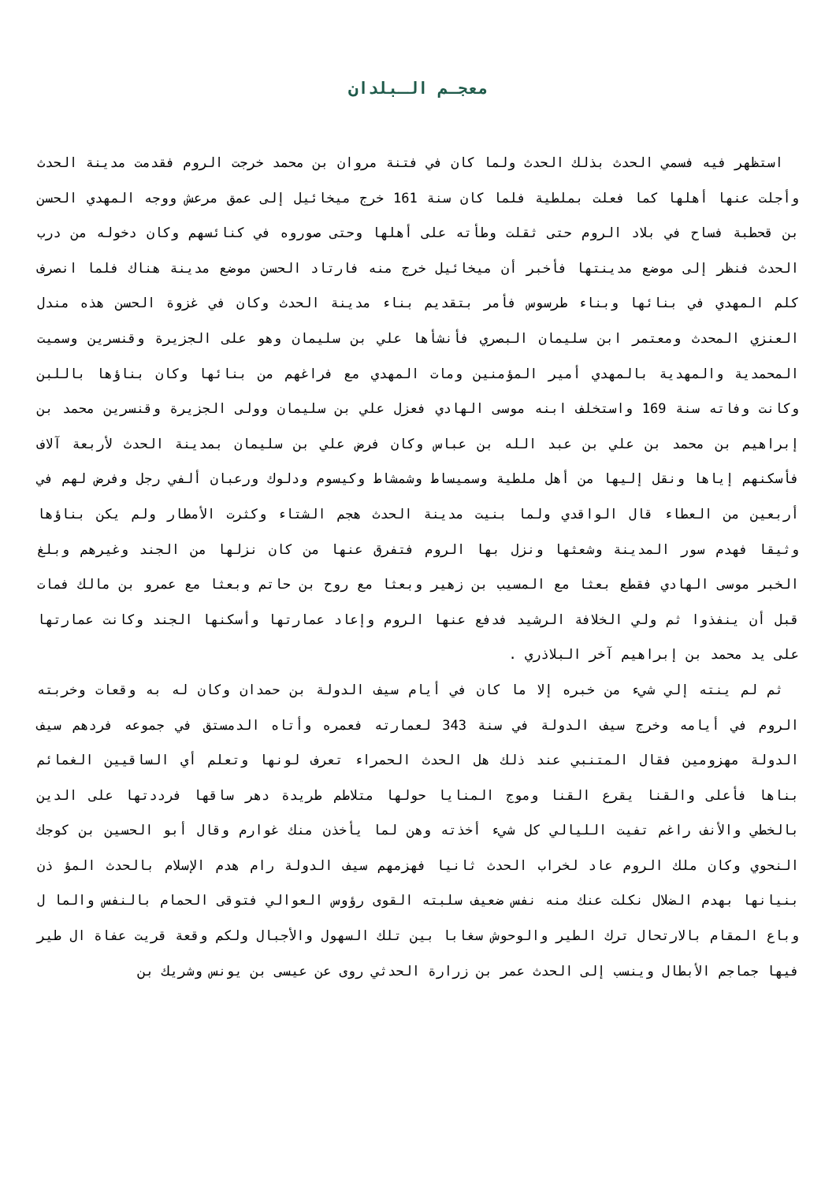معجـم الـبلدان
استظهر فيه فسمي الحدث بذلك الحدث ولما كان في فتنة مروان بن محمد خرجت الروم فقدمت مدينة الحدث وأجلت عنها أهلها كما فعلت بملطية فلما كان سنة 161 خرج ميخائيل إلى عمق مرعش ووجه المهدي الحسن بن قحطبة فساح في بلاد الروم حتى ثقلت وطأته على أهلها وحتى صوروه في كنائسهم وكان دخوله من درب الحدث فنظر إلى موضع مدينتها فأخبر أن ميخائيل خرج منه فارتاد الحسن موضع مدينة هناك فلما انصرف كلم المهدي في بنائها وبناء طرسوس فأمر بتقديم بناء مدينة الحدث وكان في غزوة الحسن هذه مندل العنزي المحدث ومعتمر ابن سليمان البصري فأنشأها علي بن سليمان وهو على الجزيرة وقنسرين وسميت المحمدية والمهدية بالمهدي أمير المؤمنين ومات المهدي مع فراغهم من بنائها وكان بناؤها باللبن وكانت وفاته سنة 169 واستخلف ابنه موسى الهادي فعزل علي بن سليمان وولى الجزيرة وقنسرين محمد بن إبراهيم بن محمد بن علي بن عبد الله بن عباس وكان فرض علي بن سليمان بمدينة الحدث لأربعة آلاف فأسكنهم إياها ونقل إليها من أهل ملطية وسميساط وشمشاط وكيسوم ودلوك ورعبان ألفي رجل وفرض لهم في أربعين من العطاء قال الواقدي ولما بنيت مدينة الحدث هجم الشتاء وكثرت الأمطار ولم يكن بناؤها وثيقا فهدم سور المدينة وشعثها ونزل بها الروم فتفرق عنها من كان نزلها من الجند وغيرهم وبلغ الخبر موسى الهادي فقطع بعثا مع المسيب بن زهير وبعثا مع روح بن حاتم وبعثا مع عمرو بن مالك فمات قبل أن ينفذوا ثم ولي الخلافة الرشيد فدفع عنها الروم وإعاد عمارتها وأسكنها الجند وكانت عمارتها على يد محمد بن إبراهيم آخر البلاذري .
ثم لم ينته إلي شيء من خبره إلا ما كان في أيام سيف الدولة بن حمدان وكان له به وقعات وخربته الروم في أيامه وخرج سيف الدولة في سنة 343 لعمارته فعمره وأتاه الدمستق في جموعه فردهم سيف الدولة مهزومين فقال المتنبي عند ذلك هل الحدث الحمراء تعرف لونها وتعلم أي الساقيين الغمائم بناها فأعلى والقنا يقرع القنا وموج المنايا حولها متلاطم طريدة دهر ساقها فرددتها على الدين بالخطي والأنف راغم تفيت الليالي كل شيء أخذته وهن لما يأخذن منك غوارم وقال أبو الحسين بن كوجك النحوي وكان ملك الروم عاد لخراب الحدث ثانيا فهزمهم سيف الدولة رام هدم الإسلام بالحدث المؤ ذن بنيانها بهدم الضلال نكلت عنك منه نفس ضعيف سلبته القوى رؤوس العوالي فتوقى الحمام بالنفس والما ل وباع المقام بالارتحال ترك الطير والوحوش سغابا بين تلك السهول والأجبال ولكم وقعة قريت عفاة ال طير فيها جماجم الأبطال وينسب إلى الحدث عمر بن زرارة الحدثي روى عن عيسى بن يونس وشريك بن